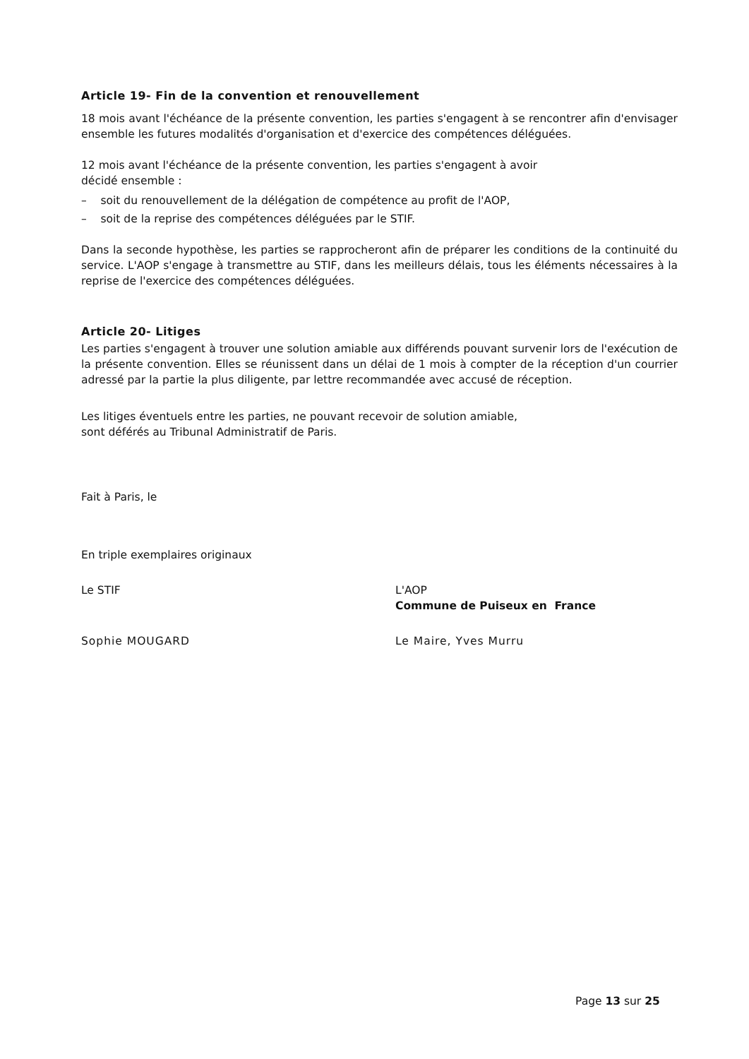Article 19- Fin de la convention et renouvellement
18 mois avant l'échéance de la présente convention, les parties s'engagent à se rencontrer afin d'envisager ensemble les futures modalités d'organisation et d'exercice des compétences déléguées.
12 mois avant l'échéance de la présente convention, les parties s'engagent à avoir
décidé ensemble :
– soit du renouvellement de la délégation de compétence au profit de l'AOP,
– soit de la reprise des compétences déléguées par le STIF.
Dans la seconde hypothèse, les parties se rapprocheront afin de préparer les conditions de la continuité du service. L'AOP s'engage à transmettre au STIF, dans les meilleurs délais, tous les éléments nécessaires à la reprise de l'exercice des compétences déléguées.
Article 20- Litiges
Les parties s'engagent à trouver une solution amiable aux différends pouvant survenir lors de l'exécution de la présente convention. Elles se réunissent dans un délai de 1 mois à compter de la réception d'un courrier adressé par la partie la plus diligente, par lettre recommandée avec accusé de réception.
Les litiges éventuels entre les parties, ne pouvant recevoir de solution amiable,
sont déférés au Tribunal Administratif de Paris.
Fait à Paris, le
En triple exemplaires originaux
Le STIF L'AOP
Commune de Puiseux en France
Sophie MOUGARD Le Maire, Yves Murru
Page 13 sur 25